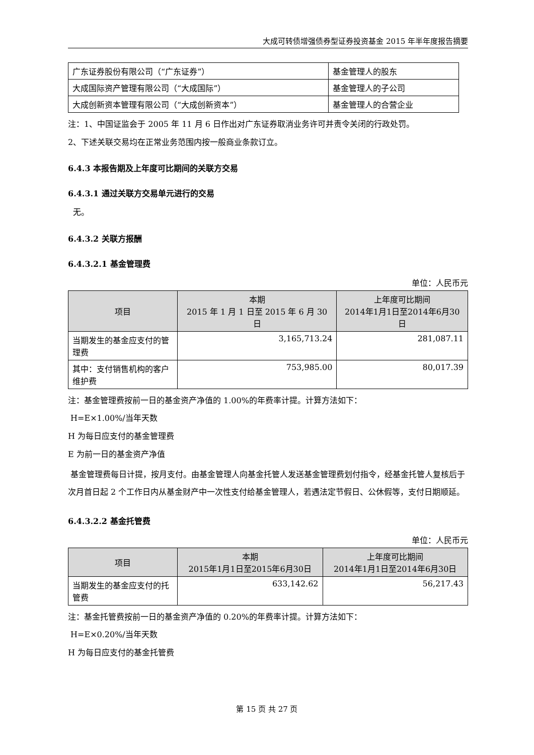大成可转债增强债券型证券投资基金 2015 年半年度报告摘要
| 广东证券股份有限公司（“广东证券”） | 基金管理人的股东 |
| 大成国际资产管理有限公司（“大成国际”） | 基金管理人的子公司 |
| 大成创新资本管理有限公司（“大成创新资本”） | 基金管理人的合营企业 |
注：1、中国证监会于 2005 年 11 月 6 日作出对广东证券取消业务许可并责令关闭的行政处罚。
2、下述关联交易均在正常业务范围内按一般商业条款订立。
6.4.3 本报告期及上年度可比期间的关联方交易
6.4.3.1 通过关联方交易单元进行的交易
无。
6.4.3.2 关联方报酬
6.4.3.2.1 基金管理费
单位：人民币元
| 项目 | 本期 2015 年 1 月 1 日至 2015 年 6 月 30 日 | 上年度可比期间 2014年1月1日至2014年6月30日 |
| --- | --- | --- |
| 当期发生的基金应支付的管理费 | 3,165,713.24 | 281,087.11 |
| 其中：支付销售机构的客户维护费 | 753,985.00 | 80,017.39 |
注：基金管理费按前一日的基金资产净值的 1.00%的年费率计提。计算方法如下：
H=E×1.00%/当年天数
H 为每日应支付的基金管理费
E 为前一日的基金资产净值
基金管理费每日计提，按月支付。由基金管理人向基金托管人发送基金管理费划付指令，经基金托管人复核后于次月首日起 2 个工作日内从基金财产中一次性支付给基金管理人，若遇法定节假日、公休假等，支付日期顺延。
6.4.3.2.2 基金托管费
单位：人民币元
| 项目 | 本期 2015年1月1日至2015年6月30日 | 上年度可比期间 2014年1月1日至2014年6月30日 |
| --- | --- | --- |
| 当期发生的基金应支付的托管费 | 633,142.62 | 56,217.43 |
注：基金托管费按前一日的基金资产净值的 0.20%的年费率计提。计算方法如下：
H=E×0.20%/当年天数
H 为每日应支付的基金托管费
第 15 页 共 27 页